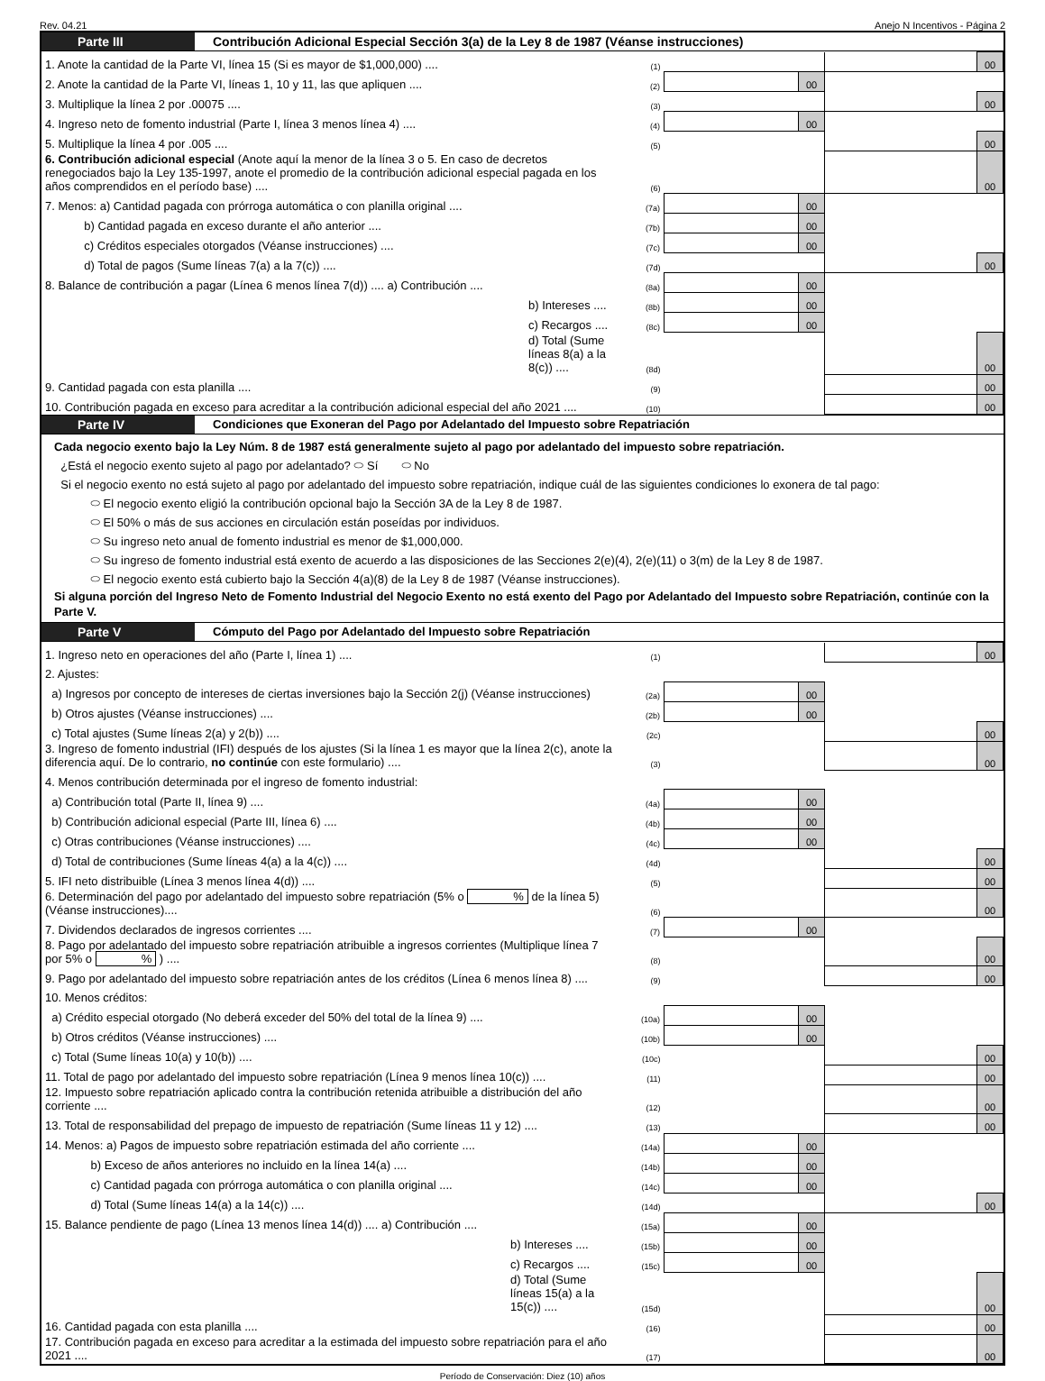Rev. 04.21 Anejo N Incentivos - Página 2
Parte III Contribución Adicional Especial Sección 3(a) de la Ley 8 de 1987 (Véanse instrucciones)
| 1. Anote la cantidad de la Parte VI, línea 15 (Si es mayor de $1,000,000) .... | (1) | | | | 00 |
| 2. Anote la cantidad de la Parte VI, líneas 1, 10 y 11, las que apliquen .... | (2) | | 00 | | |
| 3. Multiplique la línea 2 por .00075 .... | (3) | | | | 00 |
| 4. Ingreso neto de fomento industrial (Parte I, línea 3 menos línea 4) .... | (4) | | 00 | | |
| 5. Multiplique la línea 4 por .005 .... | (5) | | | | 00 |
| 6. Contribución adicional especial (Anote aquí la menor de la línea 3 o 5. En caso de decretos renegociados bajo la Ley 135-1997, anote el promedio de la contribución adicional especial pagada en los años comprendidos en el período base) .... | (6) | | | | 00 |
| 7. Menos: a) Cantidad pagada con prórroga automática o con planilla original .... | (7a) | | 00 | | |
| b) Cantidad pagada en exceso durante el año anterior .... | (7b) | | 00 | | |
| c) Créditos especiales otorgados (Véanse instrucciones) .... | (7c) | | 00 | | |
| d) Total de pagos (Sume líneas 7(a) a la 7(c)) .... | (7d) | | | | 00 |
| 8. Balance de contribución a pagar (Línea 6 menos línea 7(d)) .... a) Contribución .... | (8a) | | 00 | | |
| b) Intereses .... | (8b) | | 00 | | |
| c) Recargos .... | (8c) | | 00 | | |
| d) Total (Sume líneas 8(a) a la 8(c)) .... | (8d) | | | | 00 |
| 9. Cantidad pagada con esta planilla .... | (9) | | | | 00 |
| 10. Contribución pagada en exceso para acreditar a la contribución adicional especial del año 2021 .... | (10) | | | | 00 |
Parte IV Condiciones que Exoneran del Pago por Adelantado del Impuesto sobre Repatriación
Cada negocio exento bajo la Ley Núm. 8 de 1987 está generalmente sujeto al pago por adelantado del impuesto sobre repatriación.
¿Está el negocio exento sujeto al pago por adelantado? ⬭ Sí ⬭ No
Si el negocio exento no está sujeto al pago por adelantado del impuesto sobre repatriación, indique cuál de las siguientes condiciones lo exonera de tal pago:
⬭ El negocio exento eligió la contribución opcional bajo la Sección 3A de la Ley 8 de 1987.
⬭ El 50% o más de sus acciones en circulación están poseídas por individuos.
⬭ Su ingreso neto anual de fomento industrial es menor de $1,000,000.
⬭ Su ingreso de fomento industrial está exento de acuerdo a las disposiciones de las Secciones 2(e)(4), 2(e)(11) o 3(m) de la Ley 8 de 1987.
⬭ El negocio exento está cubierto bajo la Sección 4(a)(8) de la Ley 8 de 1987 (Véanse instrucciones).
Si alguna porción del Ingreso Neto de Fomento Industrial del Negocio Exento no está exento del Pago por Adelantado del Impuesto sobre Repatriación, continúe con la Parte V.
Parte V Cómputo del Pago por Adelantado del Impuesto sobre Repatriación
| 1. Ingreso neto en operaciones del año (Parte I, línea 1) .... | (1) | | | | 00 |
| 2. Ajustes: | | | | | |
| a) Ingresos por concepto de intereses de ciertas inversiones bajo la Sección 2(j) (Véanse instrucciones) | (2a) | | 00 | | |
| b) Otros ajustes (Véanse instrucciones) .... | (2b) | | 00 | | |
| c) Total ajustes (Sume líneas 2(a) y 2(b)) .... | (2c) | | | | 00 |
| 3. Ingreso de fomento industrial (IFI) después de los ajustes (Si la línea 1 es mayor que la línea 2(c), anote la diferencia aquí. De lo contrario, no continúe con este formulario) .... | (3) | | | | 00 |
| 4. Menos contribución determinada por el ingreso de fomento industrial: | | | | | |
| a) Contribución total (Parte II, línea 9) .... | (4a) | | 00 | | |
| b) Contribución adicional especial (Parte III, línea 6) .... | (4b) | | 00 | | |
| c) Otras contribuciones (Véanse instrucciones) .... | (4c) | | 00 | | |
| d) Total de contribuciones (Sume líneas 4(a) a la 4(c)) .... | (4d) | | | | 00 |
| 5. IFI neto distribuible (Línea 3 menos línea 4(d)) .... | (5) | | | | 00 |
| 6. Determinación del pago por adelantado del impuesto sobre repatriación (5% o % de la línea 5) (Véanse instrucciones).... | (6) | | | | 00 |
| 7. Dividendos declarados de ingresos corrientes .... | (7) | | 00 | | |
| 8. Pago por adelantado del impuesto sobre repatriación atribuible a ingresos corrientes (Multiplique línea 7 por 5% o % ) .... | (8) | | | | 00 |
| 9. Pago por adelantado del impuesto sobre repatriación antes de los créditos (Línea 6 menos línea 8) .... | (9) | | | | 00 |
| 10. Menos créditos: | | | | | |
| a) Crédito especial otorgado (No deberá exceder del 50% del total de la línea 9) .... | (10a) | | 00 | | |
| b) Otros créditos (Véanse instrucciones) .... | (10b) | | 00 | | |
| c) Total (Sume líneas 10(a) y 10(b)) .... | (10c) | | | | 00 |
| 11. Total de pago por adelantado del impuesto sobre repatriación (Línea 9 menos línea 10(c)) .... | (11) | | | | 00 |
| 12. Impuesto sobre repatriación aplicado contra la contribución retenida atribuible a distribución del año corriente .... | (12) | | | | 00 |
| 13. Total de responsabilidad del prepago de impuesto de repatriación (Sume líneas 11 y 12) .... | (13) | | | | 00 |
| 14. Menos: a) Pagos de impuesto sobre repatriación estimada del año corriente .... | (14a) | | 00 | | |
| b) Exceso de años anteriores no incluido en la línea 14(a) .... | (14b) | | 00 | | |
| c) Cantidad pagada con prórroga automática o con planilla original .... | (14c) | | 00 | | |
| d) Total (Sume líneas 14(a) a la 14(c)) .... | (14d) | | | | 00 |
| 15. Balance pendiente de pago (Línea 13 menos línea 14(d)) .... a) Contribución .... | (15a) | | 00 | | |
| b) Intereses .... | (15b) | | 00 | | |
| c) Recargos .... | (15c) | | 00 | | |
| d) Total (Sume líneas 15(a) a la 15(c)) .... | (15d) | | | | 00 |
| 16. Cantidad pagada con esta planilla .... | (16) | | | | 00 |
| 17. Contribución pagada en exceso para acreditar a la estimada del impuesto sobre repatriación para el año 2021 .... | (17) | | | | 00 |
Período de Conservación: Diez (10) años